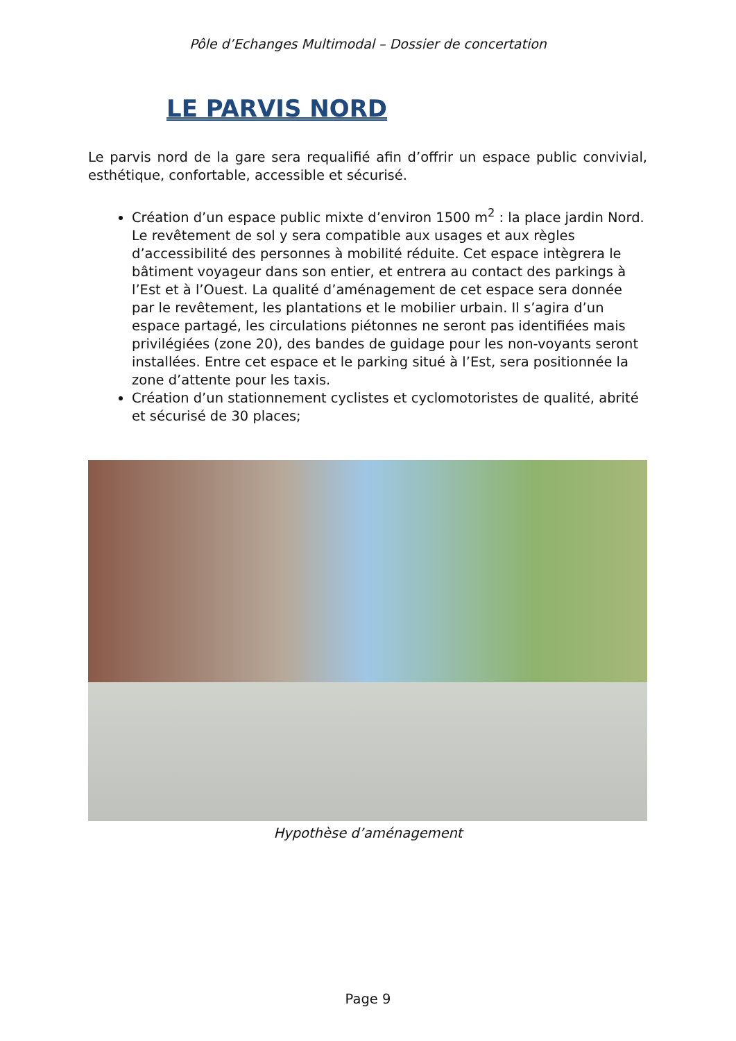Pôle d’Echanges Multimodal – Dossier de concertation
LE PARVIS NORD
Le parvis nord de la gare sera requalifié afin d’offrir un espace public convivial, esthétique, confortable, accessible et sécurisé.
Création d’un espace public mixte d’environ 1500 m<sup>2</sup> : la place jardin Nord. Le revêtement de sol y sera compatible aux usages et aux règles d’accessibilité des personnes à mobilité réduite. Cet espace intègrera le bâtiment voyageur dans son entier, et entrera au contact des parkings à l’Est et à l’Ouest. La qualité d’aménagement de cet espace sera donnée par le revêtement, les plantations et le mobilier urbain. Il s’agira d’un espace partagé, les circulations piétonnes ne seront pas identifiées mais privilégiées (zone 20), des bandes de guidage pour les non-voyants seront installées. Entre cet espace et le parking situé à l’Est, sera positionnée la zone d’attente pour les taxis.
Création d’un stationnement cyclistes et cyclomotoristes de qualité, abrité et sécurisé de 30 places;
Hypothèse d’aménagement
Page 9